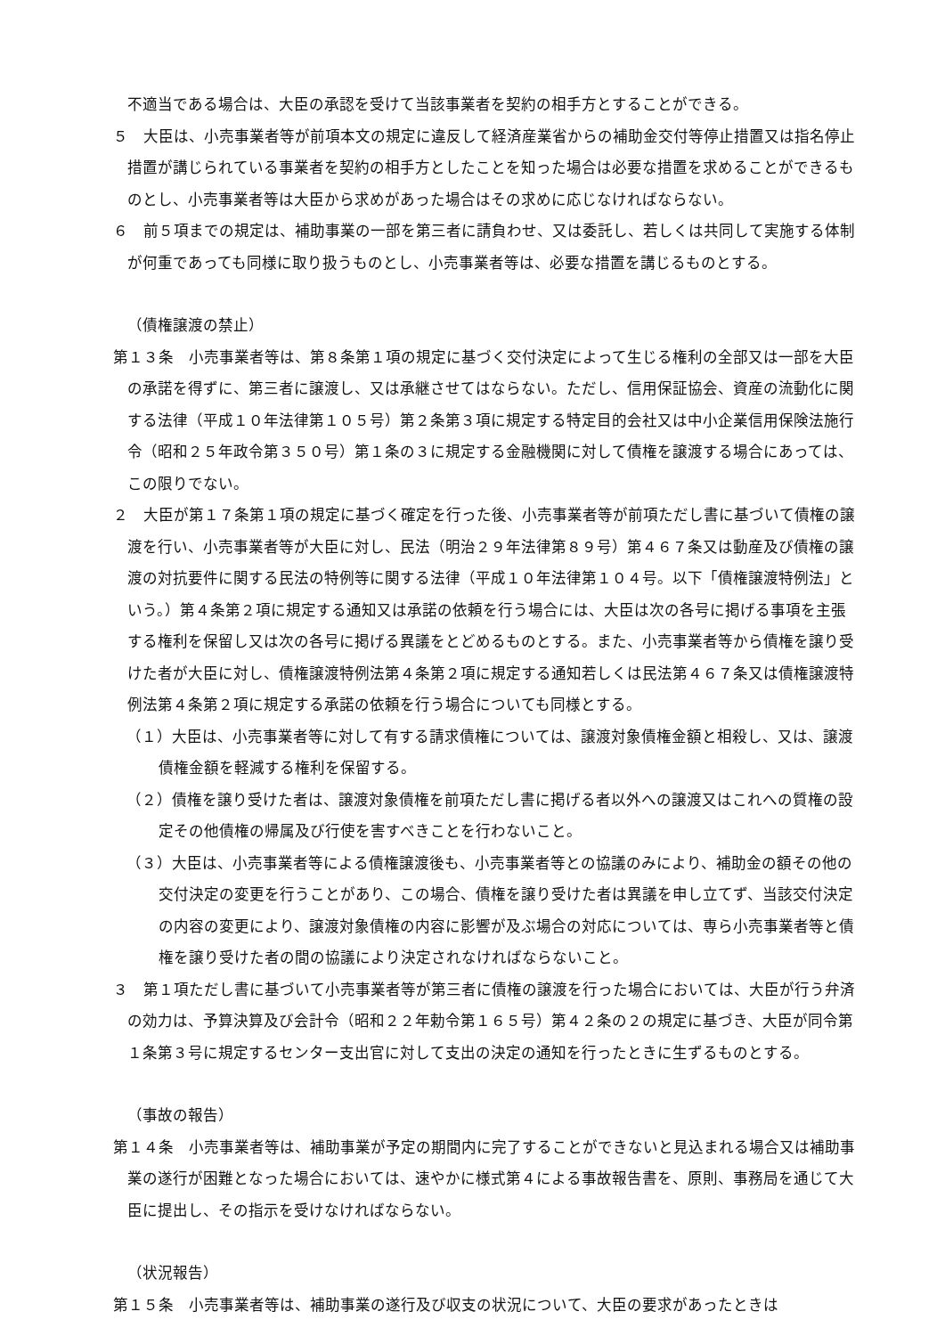不適当である場合は、大臣の承認を受けて当該事業者を契約の相手方とすることができる。
５　大臣は、小売事業者等が前項本文の規定に違反して経済産業省からの補助金交付等停止措置又は指名停止措置が講じられている事業者を契約の相手方としたことを知った場合は必要な措置を求めることができるものとし、小売事業者等は大臣から求めがあった場合はその求めに応じなければならない。
６　前５項までの規定は、補助事業の一部を第三者に請負わせ、又は委託し、若しくは共同して実施する体制が何重であっても同様に取り扱うものとし、小売事業者等は、必要な措置を講じるものとする。
（債権譲渡の禁止）
第１３条　小売事業者等は、第８条第１項の規定に基づく交付決定によって生じる権利の全部又は一部を大臣の承諾を得ずに、第三者に譲渡し、又は承継させてはならない。ただし、信用保証協会、資産の流動化に関する法律（平成１０年法律第１０５号）第２条第３項に規定する特定目的会社又は中小企業信用保険法施行令（昭和２５年政令第３５０号）第１条の３に規定する金融機関に対して債権を譲渡する場合にあっては、この限りでない。
２　大臣が第１７条第１項の規定に基づく確定を行った後、小売事業者等が前項ただし書に基づいて債権の譲渡を行い、小売事業者等が大臣に対し、民法（明治２９年法律第８９号）第４６７条又は動産及び債権の譲渡の対抗要件に関する民法の特例等に関する法律（平成１０年法律第１０４号。以下「債権譲渡特例法」という。）第４条第２項に規定する通知又は承諾の依頼を行う場合には、大臣は次の各号に掲げる事項を主張する権利を保留し又は次の各号に掲げる異議をとどめるものとする。また、小売事業者等から債権を譲り受けた者が大臣に対し、債権譲渡特例法第４条第２項に規定する通知若しくは民法第４６７条又は債権譲渡特例法第４条第２項に規定する承諾の依頼を行う場合についても同様とする。
（１）大臣は、小売事業者等に対して有する請求債権については、譲渡対象債権金額と相殺し、又は、譲渡債権金額を軽減する権利を保留する。
（２）債権を譲り受けた者は、譲渡対象債権を前項ただし書に掲げる者以外への譲渡又はこれへの質権の設定その他債権の帰属及び行使を害すべきことを行わないこと。
（３）大臣は、小売事業者等による債権譲渡後も、小売事業者等との協議のみにより、補助金の額その他の交付決定の変更を行うことがあり、この場合、債権を譲り受けた者は異議を申し立てず、当該交付決定の内容の変更により、譲渡対象債権の内容に影響が及ぶ場合の対応については、専ら小売事業者等と債権を譲り受けた者の間の協議により決定されなければならないこと。
３　第１項ただし書に基づいて小売事業者等が第三者に債権の譲渡を行った場合においては、大臣が行う弁済の効力は、予算決算及び会計令（昭和２２年勅令第１６５号）第４２条の２の規定に基づき、大臣が同令第１条第３号に規定するセンター支出官に対して支出の決定の通知を行ったときに生ずるものとする。
（事故の報告）
第１４条　小売事業者等は、補助事業が予定の期間内に完了することができないと見込まれる場合又は補助事業の遂行が困難となった場合においては、速やかに様式第４による事故報告書を、原則、事務局を通じて大臣に提出し、その指示を受けなければならない。
（状況報告）
第１５条　小売事業者等は、補助事業の遂行及び収支の状況について、大臣の要求があったときは